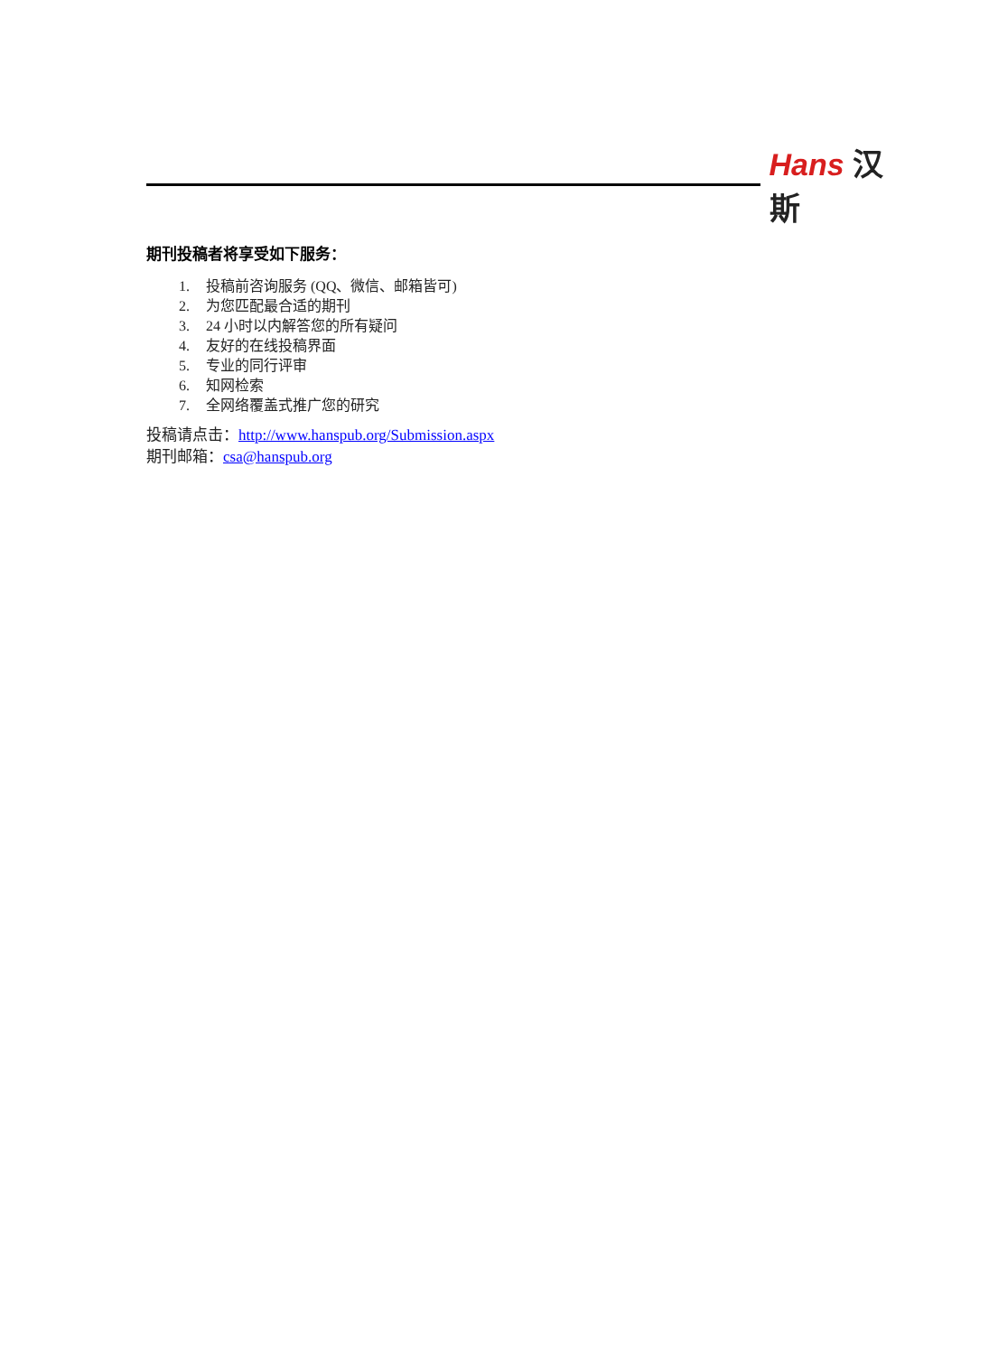Hans 汉斯
期刊投稿者将享受如下服务：
1. 投稿前咨询服务 (QQ、微信、邮箱皆可)
2. 为您匹配最合适的期刊
3. 24 小时以内解答您的所有疑问
4. 友好的在线投稿界面
5. 专业的同行评审
6. 知网检索
7. 全网络覆盖式推广您的研究
投稿请点击：http://www.hanspub.org/Submission.aspx
期刊邮箱：csa@hanspub.org